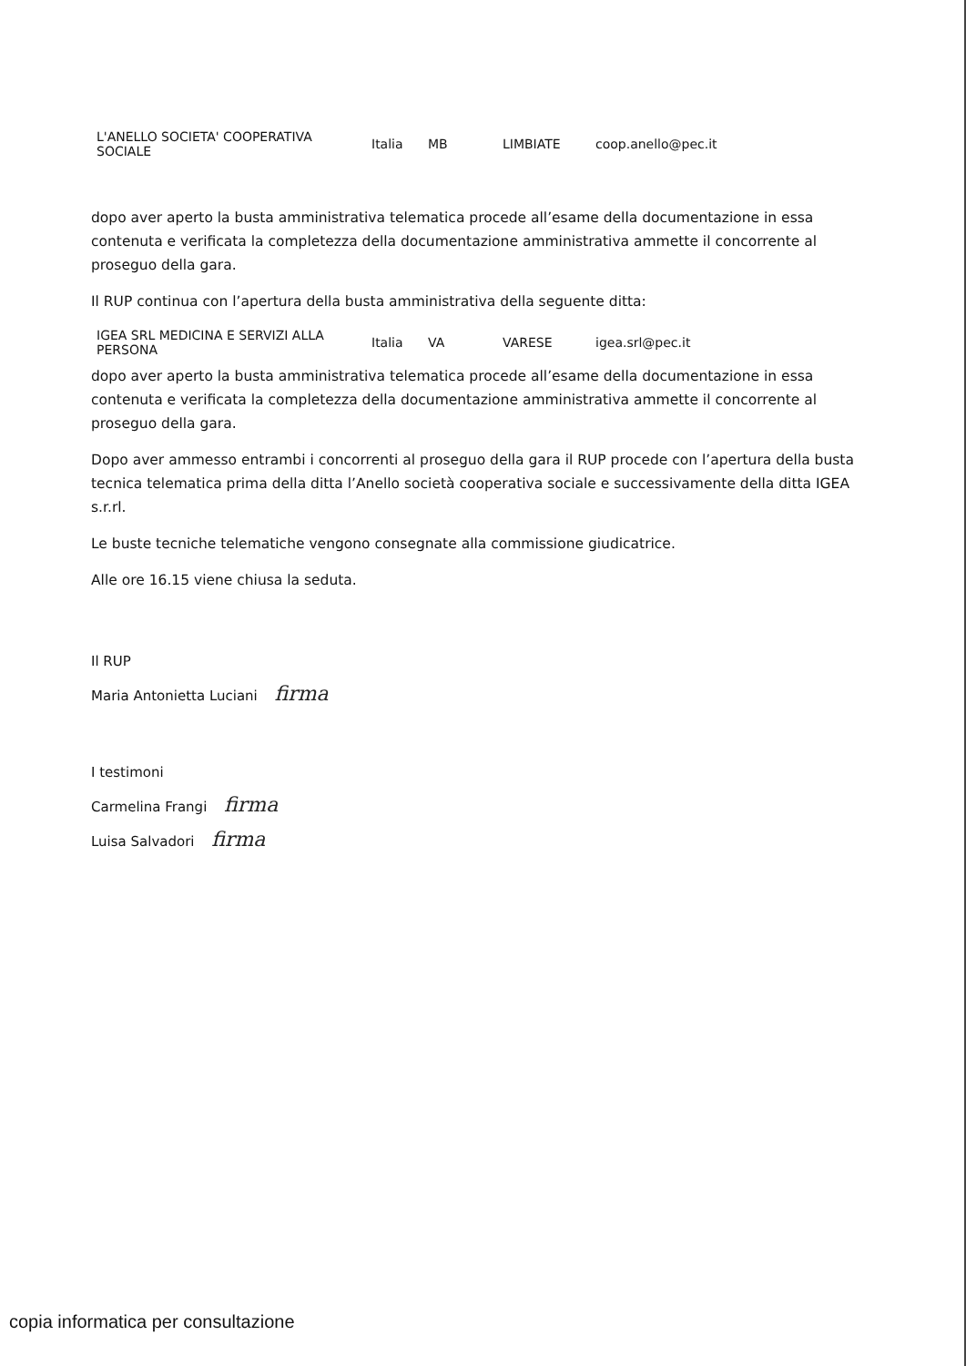| L'ANELLO SOCIETA' COOPERATIVA SOCIALE | Italia | MB | LIMBIATE | coop.anello@pec.it |
dopo aver aperto la busta amministrativa telematica procede all’esame della documentazione in essa contenuta e verificata la completezza della documentazione amministrativa ammette il concorrente al proseguo della gara.
Il RUP continua con l’apertura della busta amministrativa della seguente ditta:
| IGEA SRL MEDICINA E SERVIZI ALLA PERSONA | Italia | VA | VARESE | igea.srl@pec.it |
dopo aver aperto la busta amministrativa telematica procede all’esame della documentazione in essa contenuta e verificata la completezza della documentazione amministrativa ammette il concorrente al proseguo della gara.
Dopo aver ammesso entrambi i concorrenti al proseguo della gara il RUP procede con l’apertura della busta tecnica telematica prima della ditta l’Anello società cooperativa sociale e successivamente della ditta IGEA s.r.rl.
Le buste tecniche telematiche vengono consegnate alla commissione giudicatrice.
Alle ore 16.15 viene chiusa la seduta.
Il RUP
Maria Antonietta Luciani firma
I testimoni
Carmelina Frangi firma
Luisa Salvadori firma
copia informatica per consultazione